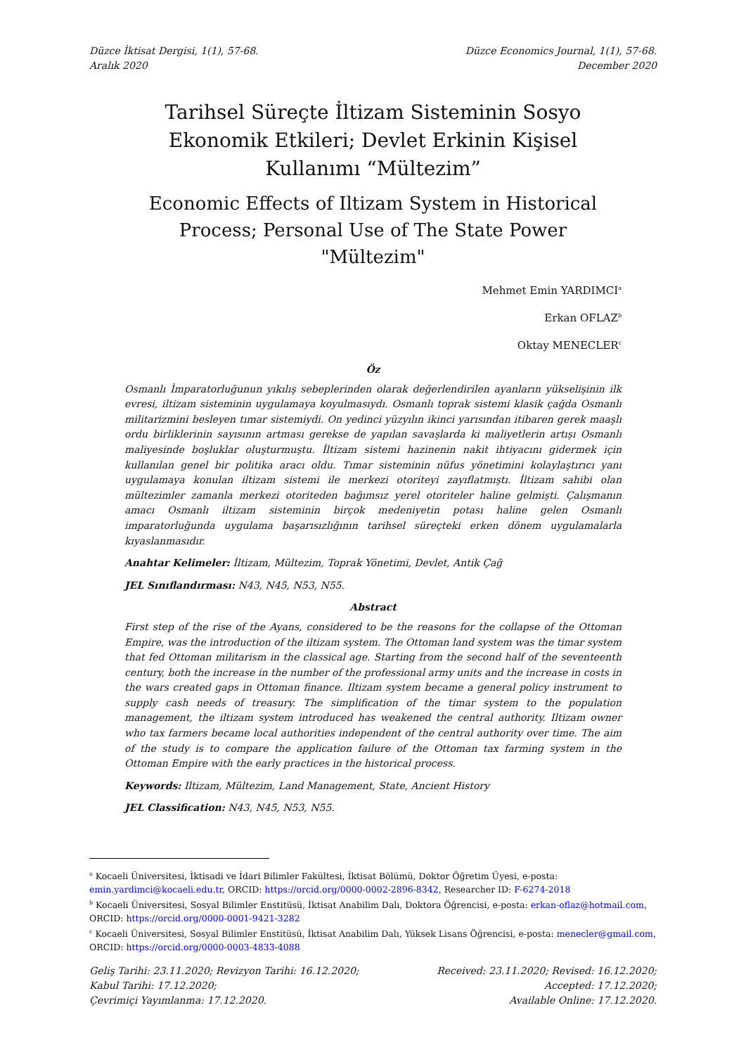Düzce İktisat Dergisi, 1(1), 57-68.
Aralık 2020
Düzce Economics Journal, 1(1), 57-68.
December 2020
Tarihsel Süreçte İltizam Sisteminin Sosyo Ekonomik Etkileri; Devlet Erkinin Kişisel Kullanımı “Mültezim”
Economic Effects of Iltizam System in Historical Process; Personal Use of The State Power "Mültezim"
Mehmet Emin YARDIMCI<sup>a</sup>
Erkan OFLAZ<sup>b</sup>
Oktay MENECLER<sup>c</sup>
Öz
Osmanlı İmparatorluğunun yıkılış sebeplerinden olarak değerlendirilen ayanların yükselişinin ilk evresi, iltizam sisteminin uygulamaya koyulmasıydı. Osmanlı toprak sistemi klasik çağda Osmanlı militarizmini besleyen tımar sistemiydi. On yedinci yüzyılın ikinci yarısından itibaren gerek maaşlı ordu birliklerinin sayısının artması gerekse de yapılan savaşlarda ki maliyetlerin artışı Osmanlı maliyesinde boşluklar oluşturmuştu. İltizam sistemi hazinenin nakit ihtiyacını gidermek için kullanılan genel bir politika aracı oldu. Tımar sisteminin nüfus yönetimini kolaylaştırıcı yanı uygulamaya konulan iltizam sistemi ile merkezi otoriteyi zayıflatmıştı. İltizam sahibi olan mültezimler zamanla merkezi otoriteden bağımsız yerel otoriteler haline gelmişti. Çalışmanın amacı Osmanlı iltizam sisteminin birçok medeniyetin potası haline gelen Osmanlı imparatorluğunda uygulama başarısızlığının tarihsel süreçteki erken dönem uygulamalarla kıyaslanmasıdır.
Anahtar Kelimeler: İltizam, Mültezim, Toprak Yönetimi, Devlet, Antik Çağ
JEL Sınıflandırması: N43, N45, N53, N55.
Abstract
First step of the rise of the Ayans, considered to be the reasons for the collapse of the Ottoman Empire, was the introduction of the iltizam system. The Ottoman land system was the timar system that fed Ottoman militarism in the classical age. Starting from the second half of the seventeenth century, both the increase in the number of the professional army units and the increase in costs in the wars created gaps in Ottoman finance. Iltizam system became a general policy instrument to supply cash needs of treasury. The simplification of the timar system to the population management, the iltizam system introduced has weakened the central authority. Iltizam owner who tax farmers became local authorities independent of the central authority over time. The aim of the study is to compare the application failure of the Ottoman tax farming system in the Ottoman Empire with the early practices in the historical process.
Keywords: Iltizam, Mültezim, Land Management, State, Ancient History
JEL Classification: N43, N45, N53, N55.
<sup>a</sup> Kocaeli Üniversitesi, İktisadi ve İdari Bilimler Fakültesi, İktisat Bölümü, Doktor Öğretim Üyesi, e-posta: emin.yardimci@kocaeli.edu.tr, ORCID: https://orcid.org/0000-0002-2896-8342, Researcher ID: F-6274-2018
<sup>b</sup> Kocaeli Üniversitesi, Sosyal Bilimler Enstitüsü, İktisat Anabilim Dalı, Doktora Öğrencisi, e-posta: erkan-oflaz@hotmail.com, ORCID: https://orcid.org/0000-0001-9421-3282
<sup>c</sup> Kocaeli Üniversitesi, Sosyal Bilimler Enstitüsü, İktisat Anabilim Dalı, Yüksek Lisans Öğrencisi, e-posta: menecler@gmail.com, ORCID: https://orcid.org/0000-0003-4833-4088
Geliş Tarihi: 23.11.2020; Revizyon Tarihi: 16.12.2020;
Kabul Tarihi: 17.12.2020;
Çevrimiçi Yayımlanma: 17.12.2020.
Received: 23.11.2020; Revised: 16.12.2020;
Accepted: 17.12.2020;
Available Online: 17.12.2020.